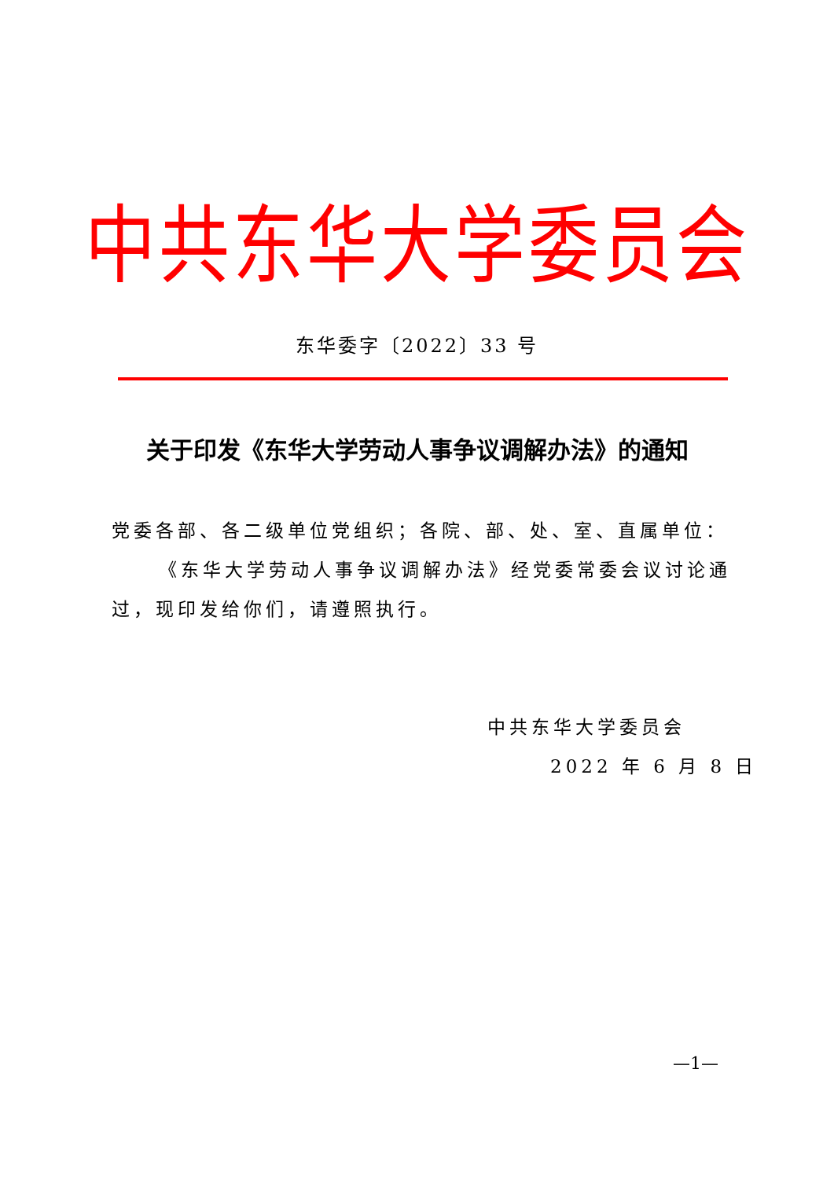中共东华大学委员会
东华委字〔2022〕33 号
关于印发《东华大学劳动人事争议调解办法》的通知
党委各部、各二级单位党组织；各院、部、处、室、直属单位：
《东华大学劳动人事争议调解办法》经党委常委会议讨论通过，现印发给你们，请遵照执行。
中共东华大学委员会
2022 年 6 月 8 日
—1—